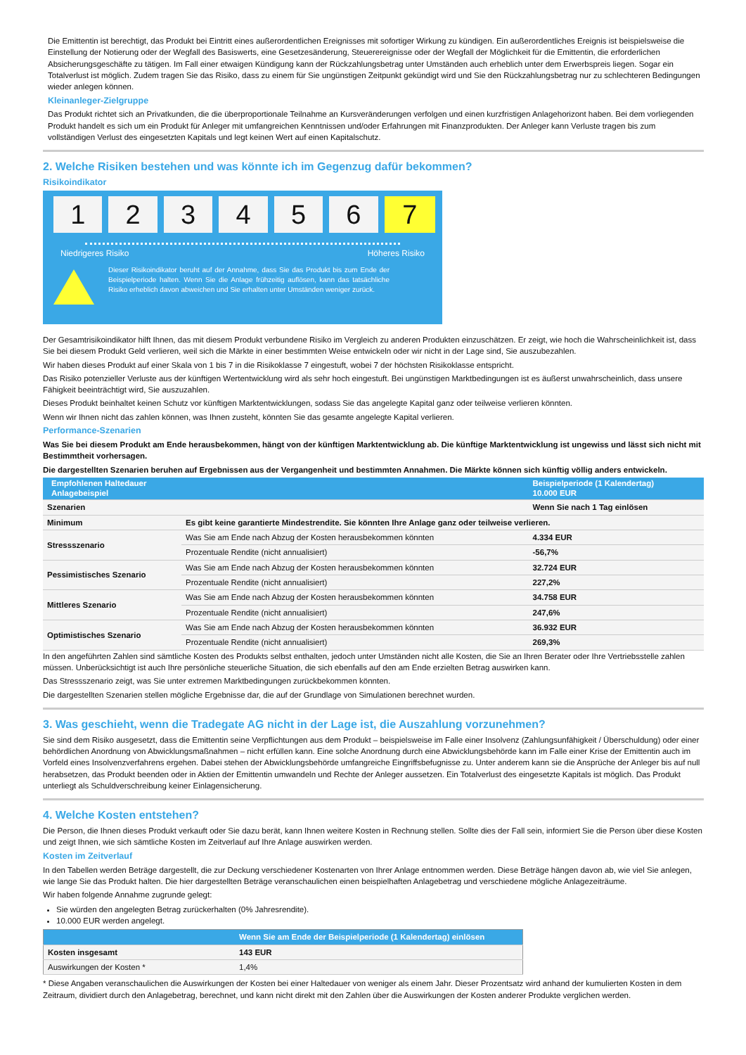Die Emittentin ist berechtigt, das Produkt bei Eintritt eines außerordentlichen Ereignisses mit sofortiger Wirkung zu kündigen. Ein außerordentliches Ereignis ist beispielsweise die Einstellung der Notierung oder der Wegfall des Basiswerts, eine Gesetzesänderung, Steuerereignisse oder der Wegfall der Möglichkeit für die Emittentin, die erforderlichen Absicherungsgeschäfte zu tätigen. Im Fall einer etwaigen Kündigung kann der Rückzahlungsbetrag unter Umständen auch erheblich unter dem Erwerbspreis liegen. Sogar ein Totalverlust ist möglich. Zudem tragen Sie das Risiko, dass zu einem für Sie ungünstigen Zeitpunkt gekündigt wird und Sie den Rückzahlungsbetrag nur zu schlechteren Bedingungen wieder anlegen können.
Kleinanleger-Zielgruppe
Das Produkt richtet sich an Privatkunden, die die überproportionale Teilnahme an Kursveränderungen verfolgen und einen kurzfristigen Anlagehorizont haben. Bei dem vorliegenden Produkt handelt es sich um ein Produkt für Anleger mit umfangreichen Kenntnissen und/oder Erfahrungen mit Finanzprodukten. Der Anleger kann Verluste tragen bis zum vollständigen Verlust des eingesetzten Kapitals und legt keinen Wert auf einen Kapitalschutz.
2. Welche Risiken bestehen und was könnte ich im Gegenzug dafür bekommen?
Risikoindikator
1 2 3 4 5 6 7
Niedrigeres Risiko Höheres Risiko
Dieser Risikoindikator beruht auf der Annahme, dass Sie das Produkt bis zum Ende der Beispielperiode halten. Wenn Sie die Anlage frühzeitig auflösen, kann das tatsächliche Risiko erheblich davon abweichen und Sie erhalten unter Umständen weniger zurück.
Der Gesamtrisikoindikator hilft Ihnen, das mit diesem Produkt verbundene Risiko im Vergleich zu anderen Produkten einzuschätzen. Er zeigt, wie hoch die Wahrscheinlichkeit ist, dass Sie bei diesem Produkt Geld verlieren, weil sich die Märkte in einer bestimmten Weise entwickeln oder wir nicht in der Lage sind, Sie auszubezahlen.
Wir haben dieses Produkt auf einer Skala von 1 bis 7 in die Risikoklasse 7 eingestuft, wobei 7 der höchsten Risikoklasse entspricht.
Das Risiko potenzieller Verluste aus der künftigen Wertentwicklung wird als sehr hoch eingestuft. Bei ungünstigen Marktbedingungen ist es äußerst unwahrscheinlich, dass unsere Fähigkeit beeinträchtigt wird, Sie auszuzahlen.
Dieses Produkt beinhaltet keinen Schutz vor künftigen Marktentwicklungen, sodass Sie das angelegte Kapital ganz oder teilweise verlieren könnten.
Wenn wir Ihnen nicht das zahlen können, was Ihnen zusteht, könnten Sie das gesamte angelegte Kapital verlieren.
Performance-Szenarien
Was Sie bei diesem Produkt am Ende herausbekommen, hängt von der künftigen Marktentwicklung ab. Die künftige Marktentwicklung ist ungewiss und lässt sich nicht mit Bestimmtheit vorhersagen.
Die dargestellten Szenarien beruhen auf Ergebnissen aus der Vergangenheit und bestimmten Annahmen. Die Märkte können sich künftig völlig anders entwickeln.
| Empfohlenen Haltedauer Anlagebeispiel | | Beispielperiode (1 Kalendertag) 10.000 EUR |
| --- | --- | --- |
| Szenarien | | Wenn Sie nach 1 Tag einlösen |
| Minimum | Es gibt keine garantierte Mindestrendite. Sie könnten Ihre Anlage ganz oder teilweise verlieren. | |
| Stressszenario | Was Sie am Ende nach Abzug der Kosten herausbekommen könnten | 4.334 EUR |
| | Prozentuale Rendite (nicht annualisiert) | -56,7% |
| Pessimistisches Szenario | Was Sie am Ende nach Abzug der Kosten herausbekommen könnten | 32.724 EUR |
| | Prozentuale Rendite (nicht annualisiert) | 227,2% |
| Mittleres Szenario | Was Sie am Ende nach Abzug der Kosten herausbekommen könnten | 34.758 EUR |
| | Prozentuale Rendite (nicht annualisiert) | 247,6% |
| Optimistisches Szenario | Was Sie am Ende nach Abzug der Kosten herausbekommen könnten | 36.932 EUR |
| | Prozentuale Rendite (nicht annualisiert) | 269,3% |
In den angeführten Zahlen sind sämtliche Kosten des Produkts selbst enthalten, jedoch unter Umständen nicht alle Kosten, die Sie an Ihren Berater oder Ihre Vertriebsstelle zahlen müssen. Unberücksichtigt ist auch Ihre persönliche steuerliche Situation, die sich ebenfalls auf den am Ende erzielten Betrag auswirken kann.
Das Stressszenario zeigt, was Sie unter extremen Marktbedingungen zurückbekommen könnten.
Die dargestellten Szenarien stellen mögliche Ergebnisse dar, die auf der Grundlage von Simulationen berechnet wurden.
3. Was geschieht, wenn die Tradegate AG nicht in der Lage ist, die Auszahlung vorzunehmen?
Sie sind dem Risiko ausgesetzt, dass die Emittentin seine Verpflichtungen aus dem Produkt – beispielsweise im Falle einer Insolvenz (Zahlungsunfähigkeit / Überschuldung) oder einer behördlichen Anordnung von Abwicklungsmaßnahmen – nicht erfüllen kann. Eine solche Anordnung durch eine Abwicklungsbehörde kann im Falle einer Krise der Emittentin auch im Vorfeld eines Insolvenzverfahrens ergehen. Dabei stehen der Abwicklungsbehörde umfangreiche Eingriffsbefugnisse zu. Unter anderem kann sie die Ansprüche der Anleger bis auf null herabsetzen, das Produkt beenden oder in Aktien der Emittentin umwandeln und Rechte der Anleger aussetzen. Ein Totalverlust des eingesetzte Kapitals ist möglich. Das Produkt unterliegt als Schuldverschreibung keiner Einlagensicherung.
4. Welche Kosten entstehen?
Die Person, die Ihnen dieses Produkt verkauft oder Sie dazu berät, kann Ihnen weitere Kosten in Rechnung stellen. Sollte dies der Fall sein, informiert Sie die Person über diese Kosten und zeigt Ihnen, wie sich sämtliche Kosten im Zeitverlauf auf Ihre Anlage auswirken werden.
Kosten im Zeitverlauf
In den Tabellen werden Beträge dargestellt, die zur Deckung verschiedener Kostenarten von Ihrer Anlage entnommen werden. Diese Beträge hängen davon ab, wie viel Sie anlegen, wie lange Sie das Produkt halten. Die hier dargestellten Beträge veranschaulichen einen beispielhaften Anlagebetrag und verschiedene mögliche Anlagezeiträume.
Wir haben folgende Annahme zugrunde gelegt:
Sie würden den angelegten Betrag zurückerhalten (0% Jahresrendite).
10.000 EUR werden angelegt.
| | Wenn Sie am Ende der Beispielperiode (1 Kalendertag) einlösen |
| --- | --- |
| Kosten insgesamt | 143 EUR |
| Auswirkungen der Kosten * | 1,4% |
* Diese Angaben veranschaulichen die Auswirkungen der Kosten bei einer Haltedauer von weniger als einem Jahr. Dieser Prozentsatz wird anhand der kumulierten Kosten in dem Zeitraum, dividiert durch den Anlagebetrag, berechnet, und kann nicht direkt mit den Zahlen über die Auswirkungen der Kosten anderer Produkte verglichen werden.